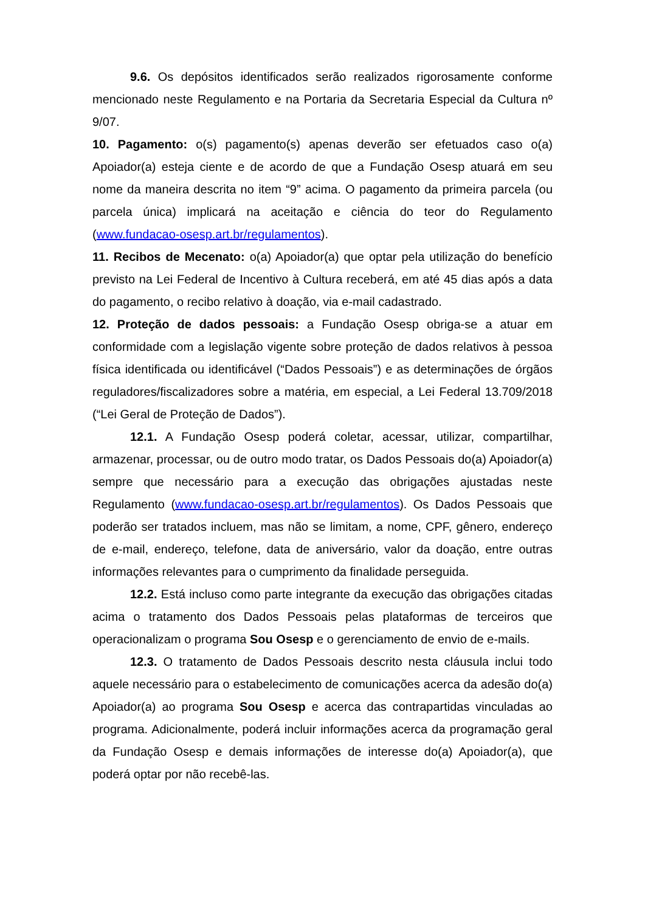9.6. Os depósitos identificados serão realizados rigorosamente conforme mencionado neste Regulamento e na Portaria da Secretaria Especial da Cultura nº 9/07.
10. Pagamento: o(s) pagamento(s) apenas deverão ser efetuados caso o(a) Apoiador(a) esteja ciente e de acordo de que a Fundação Osesp atuará em seu nome da maneira descrita no item “9” acima. O pagamento da primeira parcela (ou parcela única) implicará na aceitação e ciência do teor do Regulamento (www.fundacao-osesp.art.br/regulamentos).
11. Recibos de Mecenato: o(a) Apoiador(a) que optar pela utilização do benefício previsto na Lei Federal de Incentivo à Cultura receberá, em até 45 dias após a data do pagamento, o recibo relativo à doação, via e-mail cadastrado.
12. Proteção de dados pessoais: a Fundação Osesp obriga-se a atuar em conformidade com a legislação vigente sobre proteção de dados relativos à pessoa física identificada ou identificável (“Dados Pessoais”) e as determinações de órgãos reguladores/fiscalizadores sobre a matéria, em especial, a Lei Federal 13.709/2018 (“Lei Geral de Proteção de Dados”).
12.1. A Fundação Osesp poderá coletar, acessar, utilizar, compartilhar, armazenar, processar, ou de outro modo tratar, os Dados Pessoais do(a) Apoiador(a) sempre que necessário para a execução das obrigações ajustadas neste Regulamento (www.fundacao-osesp.art.br/regulamentos). Os Dados Pessoais que poderão ser tratados incluem, mas não se limitam, a nome, CPF, gênero, endereço de e-mail, endereço, telefone, data de aniversário, valor da doação, entre outras informações relevantes para o cumprimento da finalidade perseguida.
12.2. Está incluso como parte integrante da execução das obrigações citadas acima o tratamento dos Dados Pessoais pelas plataformas de terceiros que operacionalizam o programa Sou Osesp e o gerenciamento de envio de e-mails.
12.3. O tratamento de Dados Pessoais descrito nesta cláusula inclui todo aquele necessário para o estabelecimento de comunicações acerca da adesão do(a) Apoiador(a) ao programa Sou Osesp e acerca das contrapartidas vinculadas ao programa. Adicionalmente, poderá incluir informações acerca da programação geral da Fundação Osesp e demais informações de interesse do(a) Apoiador(a), que poderá optar por não recebê-las.